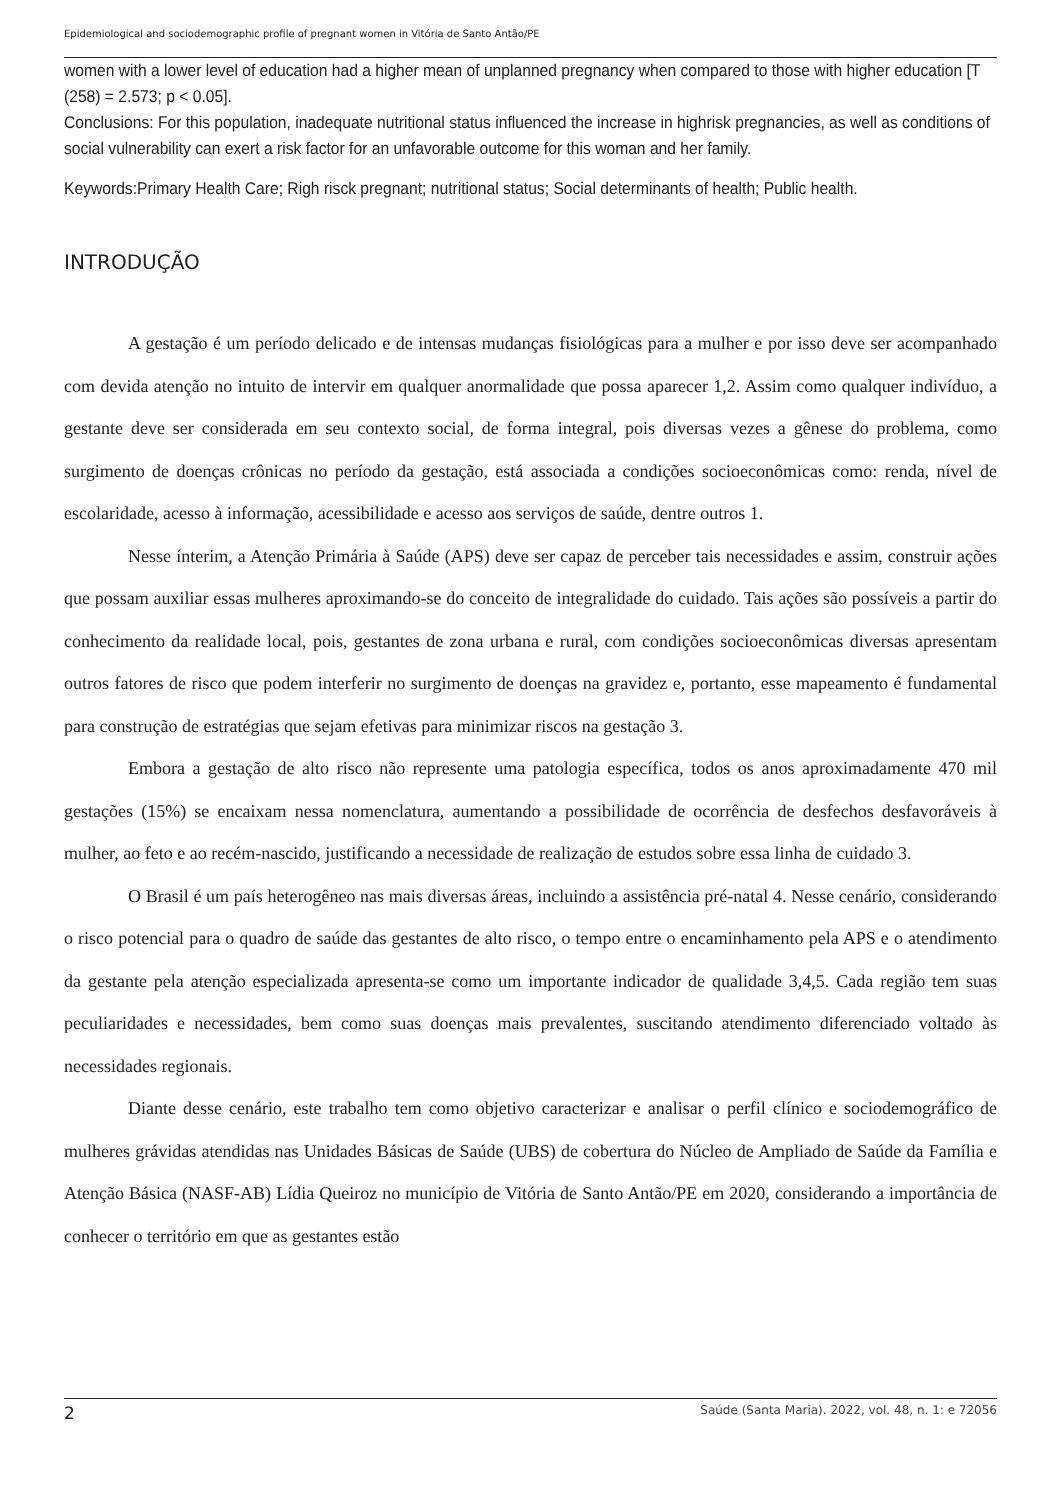Epidemiological and sociodemographic profile of pregnant women in Vitória de Santo Antão/PE
women with a lower level of education had a higher mean of unplanned pregnancy when compared to those with higher education [T (258) = 2.573; p < 0.05].
Conclusions: For this population, inadequate nutritional status influenced the increase in highrisk pregnancies, as well as conditions of social vulnerability can exert a risk factor for an unfavorable outcome for this woman and her family.
Keywords:Primary Health Care; Righ risck pregnant; nutritional status; Social determinants of health; Public health.
INTRODUÇÃO
A gestação é um período delicado e de intensas mudanças fisiológicas para a mulher e por isso deve ser acompanhado com devida atenção no intuito de intervir em qualquer anormalidade que possa aparecer 1,2. Assim como qualquer indivíduo, a gestante deve ser considerada em seu contexto social, de forma integral, pois diversas vezes a gênese do problema, como surgimento de doenças crônicas no período da gestação, está associada a condições socioeconômicas como: renda, nível de escolaridade, acesso à informação, acessibilidade e acesso aos serviços de saúde, dentre outros 1.
Nesse ínterim, a Atenção Primária à Saúde (APS) deve ser capaz de perceber tais necessidades e assim, construir ações que possam auxiliar essas mulheres aproximando-se do conceito de integralidade do cuidado. Tais ações são possíveis a partir do conhecimento da realidade local, pois, gestantes de zona urbana e rural, com condições socioeconômicas diversas apresentam outros fatores de risco que podem interferir no surgimento de doenças na gravidez e, portanto, esse mapeamento é fundamental para construção de estratégias que sejam efetivas para minimizar riscos na gestação 3.
Embora a gestação de alto risco não represente uma patologia específica, todos os anos aproximadamente 470 mil gestações (15%) se encaixam nessa nomenclatura, aumentando a possibilidade de ocorrência de desfechos desfavoráveis à mulher, ao feto e ao recém-nascido, justificando a necessidade de realização de estudos sobre essa linha de cuidado 3.
O Brasil é um país heterogêneo nas mais diversas áreas, incluindo a assistência pré-natal 4. Nesse cenário, considerando o risco potencial para o quadro de saúde das gestantes de alto risco, o tempo entre o encaminhamento pela APS e o atendimento da gestante pela atenção especializada apresenta-se como um importante indicador de qualidade 3,4,5. Cada região tem suas peculiaridades e necessidades, bem como suas doenças mais prevalentes, suscitando atendimento diferenciado voltado às necessidades regionais.
Diante desse cenário, este trabalho tem como objetivo caracterizar e analisar o perfil clínico e sociodemográfico de mulheres grávidas atendidas nas Unidades Básicas de Saúde (UBS) de cobertura do Núcleo de Ampliado de Saúde da Família e Atenção Básica (NASF-AB) Lídia Queiroz no município de Vitória de Santo Antão/PE em 2020, considerando a importância de conhecer o território em que as gestantes estão
2 Saúde (Santa Maria). 2022, vol. 48, n. 1: e 72056